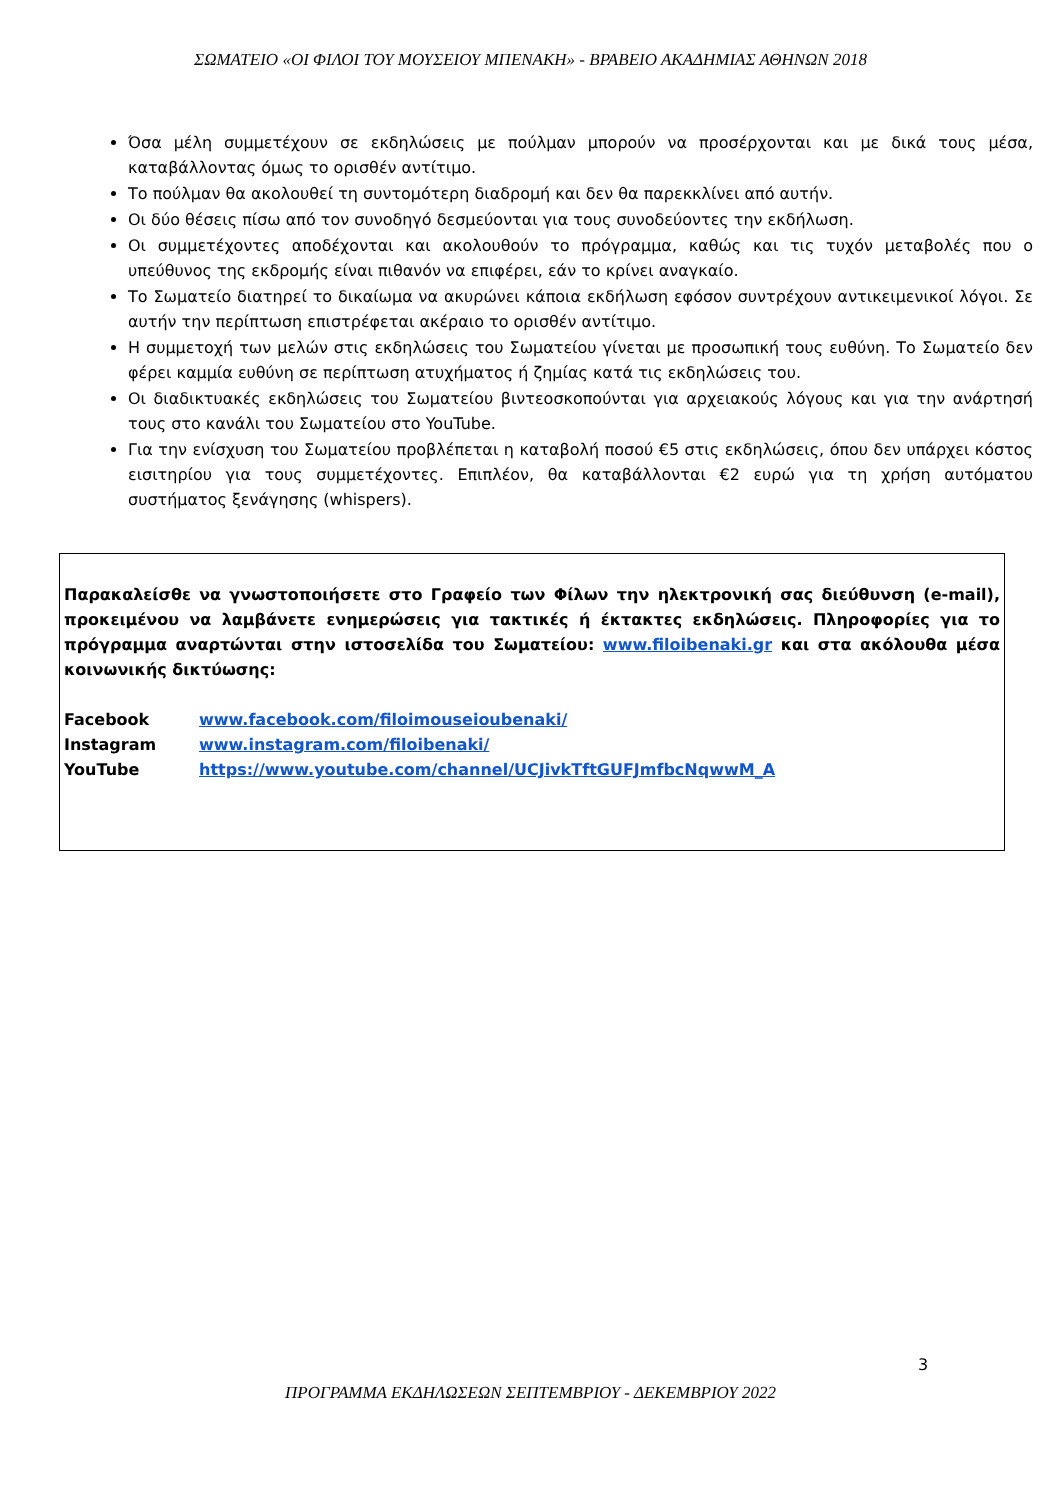ΣΩΜΑΤΕΙΟ «ΟΙ ΦΙΛΟΙ ΤΟΥ ΜΟΥΣΕΙΟΥ ΜΠΕΝΑΚΗ» - ΒΡΑΒΕΙΟ ΑΚΑΔΗΜΙΑΣ ΑΘΗΝΩΝ 2018
Όσα μέλη συμμετέχουν σε εκδηλώσεις με πούλμαν μπορούν να προσέρχονται και με δικά τους μέσα, καταβάλλοντας όμως το ορισθέν αντίτιμο.
Το πούλμαν θα ακολουθεί τη συντομότερη διαδρομή και δεν θα παρεκκλίνει από αυτήν.
Οι δύο θέσεις πίσω από τον συνοδηγό δεσμεύονται για τους συνοδεύοντες την εκδήλωση.
Οι συμμετέχοντες αποδέχονται και ακολουθούν το πρόγραμμα, καθώς και τις τυχόν μεταβολές που ο υπεύθυνος της εκδρομής είναι πιθανόν να επιφέρει, εάν το κρίνει αναγκαίο.
Το Σωματείο διατηρεί το δικαίωμα να ακυρώνει κάποια εκδήλωση εφόσον συντρέχουν αντικειμενικοί λόγοι. Σε αυτήν την περίπτωση επιστρέφεται ακέραιο το ορισθέν αντίτιμο.
Η συμμετοχή των μελών στις εκδηλώσεις του Σωματείου γίνεται με προσωπική τους ευθύνη. Το Σωματείο δεν φέρει καμμία ευθύνη σε περίπτωση ατυχήματος ή ζημίας κατά τις εκδηλώσεις του.
Οι διαδικτυακές εκδηλώσεις του Σωματείου βιντεοσκοπούνται για αρχειακούς λόγους και για την ανάρτησή τους στο κανάλι του Σωματείου στο YouTube.
Για την ενίσχυση του Σωματείου προβλέπεται η καταβολή ποσού €5 στις εκδηλώσεις, όπου δεν υπάρχει κόστος εισιτηρίου για τους συμμετέχοντες. Επιπλέον, θα καταβάλλονται €2 ευρώ για τη χρήση αυτόματου συστήματος ξενάγησης (whispers).
Παρακαλείσθε να γνωστοποιήσετε στο Γραφείο των Φίλων την ηλεκτρονική σας διεύθυνση (e-mail), προκειμένου να λαμβάνετε ενημερώσεις για τακτικές ή έκτακτες εκδηλώσεις. Πληροφορίες για το πρόγραμμα αναρτώνται στην ιστοσελίδα του Σωματείου: www.filoibenaki.gr και στα ακόλουθα μέσα κοινωνικής δικτύωσης:
| Facebook | www.facebook.com/filoimouseioubenaki/ |
| Instagram | www.instagram.com/filoibenaki/ |
| YouTube | https://www.youtube.com/channel/UCJivkTftGUFJmfbcNqwwM_A |
3
ΠΡΟΓΡΑΜΜΑ ΕΚΔΗΛΩΣΕΩΝ ΣΕΠΤΕΜΒΡΙΟΥ - ΔΕΚΕΜΒΡΙΟΥ 2022